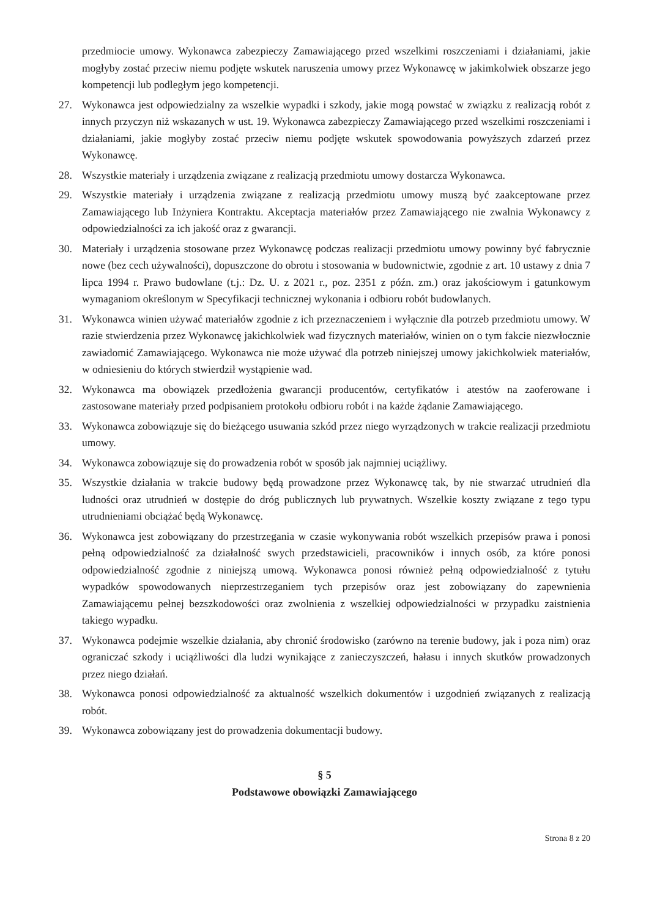przedmiocie umowy. Wykonawca zabezpieczy Zamawiającego przed wszelkimi roszczeniami i działaniami, jakie mogłyby zostać przeciw niemu podjęte wskutek naruszenia umowy przez Wykonawcę w jakimkolwiek obszarze jego kompetencji lub podległym jego kompetencji.
27. Wykonawca jest odpowiedzialny za wszelkie wypadki i szkody, jakie mogą powstać w związku z realizacją robót z innych przyczyn niż wskazanych w ust. 19. Wykonawca zabezpieczy Zamawiającego przed wszelkimi roszczeniami i działaniami, jakie mogłyby zostać przeciw niemu podjęte wskutek spowodowania powyższych zdarzeń przez Wykonawcę.
28. Wszystkie materiały i urządzenia związane z realizacją przedmiotu umowy dostarcza Wykonawca.
29. Wszystkie materiały i urządzenia związane z realizacją przedmiotu umowy muszą być zaakceptowane przez Zamawiającego lub Inżyniera Kontraktu. Akceptacja materiałów przez Zamawiającego nie zwalnia Wykonawcy z odpowiedzialności za ich jakość oraz z gwarancji.
30. Materiały i urządzenia stosowane przez Wykonawcę podczas realizacji przedmiotu umowy powinny być fabrycznie nowe (bez cech używalności), dopuszczone do obrotu i stosowania w budownictwie, zgodnie z art. 10 ustawy z dnia 7 lipca 1994 r. Prawo budowlane (t.j.: Dz. U. z 2021 r., poz. 2351 z późn. zm.) oraz jakościowym i gatunkowym wymaganiom określonym w Specyfikacji technicznej wykonania i odbioru robót budowlanych.
31. Wykonawca winien używać materiałów zgodnie z ich przeznaczeniem i wyłącznie dla potrzeb przedmiotu umowy. W razie stwierdzenia przez Wykonawcę jakichkolwiek wad fizycznych materiałów, winien on o tym fakcie niezwłocznie zawiadomić Zamawiającego. Wykonawca nie może używać dla potrzeb niniejszej umowy jakichkolwiek materiałów, w odniesieniu do których stwierdził wystąpienie wad.
32. Wykonawca ma obowiązek przedłożenia gwarancji producentów, certyfikatów i atestów na zaoferowane i zastosowane materiały przed podpisaniem protokołu odbioru robót i na każde żądanie Zamawiającego.
33. Wykonawca zobowiązuje się do bieżącego usuwania szkód przez niego wyrządzonych w trakcie realizacji przedmiotu umowy.
34. Wykonawca zobowiązuje się do prowadzenia robót w sposób jak najmniej uciążliwy.
35. Wszystkie działania w trakcie budowy będą prowadzone przez Wykonawcę tak, by nie stwarzać utrudnień dla ludności oraz utrudnień w dostępie do dróg publicznych lub prywatnych. Wszelkie koszty związane z tego typu utrudnieniami obciążać będą Wykonawcę.
36. Wykonawca jest zobowiązany do przestrzegania w czasie wykonywania robót wszelkich przepisów prawa i ponosi pełną odpowiedzialność za działalność swych przedstawicieli, pracowników i innych osób, za które ponosi odpowiedzialność zgodnie z niniejszą umową. Wykonawca ponosi również pełną odpowiedzialność z tytułu wypadków spowodowanych nieprzestrzeganiem tych przepisów oraz jest zobowiązany do zapewnienia Zamawiającemu pełnej bezszkodowości oraz zwolnienia z wszelkiej odpowiedzialności w przypadku zaistnienia takiego wypadku.
37. Wykonawca podejmie wszelkie działania, aby chronić środowisko (zarówno na terenie budowy, jak i poza nim) oraz ograniczać szkody i uciążliwości dla ludzi wynikające z zanieczyszczeń, hałasu i innych skutków prowadzonych przez niego działań.
38. Wykonawca ponosi odpowiedzialność za aktualność wszelkich dokumentów i uzgodnień związanych z realizacją robót.
39. Wykonawca zobowiązany jest do prowadzenia dokumentacji budowy.
§ 5
Podstawowe obowiązki Zamawiającego
Strona 8 z 20